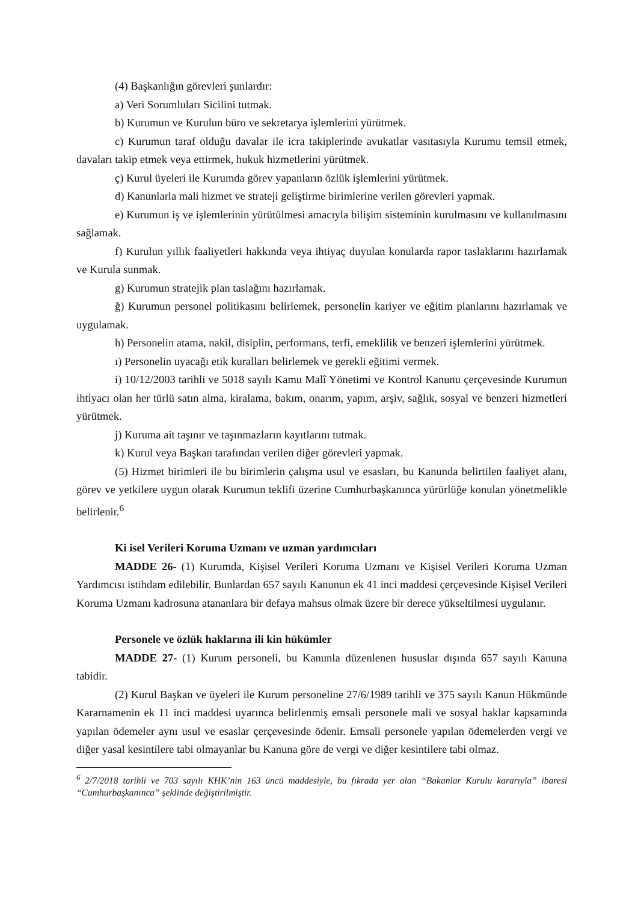(4) Başkanlığın görevleri şunlardır:
a) Veri Sorumluları Sicilini tutmak.
b) Kurumun ve Kurulun büro ve sekretarya işlemlerini yürütmek.
c) Kurumun taraf olduğu davalar ile icra takiplerinde avukatlar vasıtasıyla Kurumu temsil etmek, davaları takip etmek veya ettirmek, hukuk hizmetlerini yürütmek.
ç) Kurul üyeleri ile Kurumda görev yapanların özlük işlemlerini yürütmek.
d) Kanunlarla mali hizmet ve strateji geliştirme birimlerine verilen görevleri yapmak.
e) Kurumun iş ve işlemlerinin yürütülmesi amacıyla bilişim sisteminin kurulmasını ve kullanılmasını sağlamak.
f) Kurulun yıllık faaliyetleri hakkında veya ihtiyaç duyulan konularda rapor taslaklarını hazırlamak ve Kurula sunmak.
g) Kurumun stratejik plan taslağını hazırlamak.
ğ) Kurumun personel politikasını belirlemek, personelin kariyer ve eğitim planlarını hazırlamak ve uygulamak.
h) Personelin atama, nakil, disiplin, performans, terfi, emeklilik ve benzeri işlemlerini yürütmek.
ı) Personelin uyacağı etik kuralları belirlemek ve gerekli eğitimi vermek.
i) 10/12/2003 tarihli ve 5018 sayılı Kamu Malî Yönetimi ve Kontrol Kanunu çerçevesinde Kurumun ihtiyacı olan her türlü satın alma, kiralama, bakım, onarım, yapım, arşiv, sağlık, sosyal ve benzeri hizmetleri yürütmek.
j) Kuruma ait taşınır ve taşınmazların kayıtlarını tutmak.
k) Kurul veya Başkan tarafından verilen diğer görevleri yapmak.
(5) Hizmet birimleri ile bu birimlerin çalışma usul ve esasları, bu Kanunda belirtilen faaliyet alanı, görev ve yetkilere uygun olarak Kurumun teklifi üzerine Cumhurbaşkanınca yürürlüğe konulan yönetmelikle belirlenir.<sup>6</sup>
Ki isel Verileri Koruma Uzmanı ve uzman yardımcıları
MADDE 26- (1) Kurumda, Kişisel Verileri Koruma Uzmanı ve Kişisel Verileri Koruma Uzman Yardımcısı istihdam edilebilir. Bunlardan 657 sayılı Kanunun ek 41 inci maddesi çerçevesinde Kişisel Verileri Koruma Uzmanı kadrosuna atananlara bir defaya mahsus olmak üzere bir derece yükseltilmesi uygulanır.
Personele ve özlük haklarına ili kin hükümler
MADDE 27- (1) Kurum personeli, bu Kanunla düzenlenen hususlar dışında 657 sayılı Kanuna tabidir.
(2) Kurul Başkan ve üyeleri ile Kurum personeline 27/6/1989 tarihli ve 375 sayılı Kanun Hükmünde Kararnamenin ek 11 inci maddesi uyarınca belirlenmiş emsali personele mali ve sosyal haklar kapsamında yapılan ödemeler aynı usul ve esaslar çerçevesinde ödenir. Emsali personele yapılan ödemelerden vergi ve diğer yasal kesintilere tabi olmayanlar bu Kanuna göre de vergi ve diğer kesintilere tabi olmaz.
<sup>6</sup> 2/7/2018 tarihli ve 703 sayılı KHK’nin 163 üncü maddesiyle, bu fıkrada yer alan “Bakanlar Kurulu kararıyla” ibaresi “Cumhurbaşkanınca” şeklinde değiştirilmiştir.